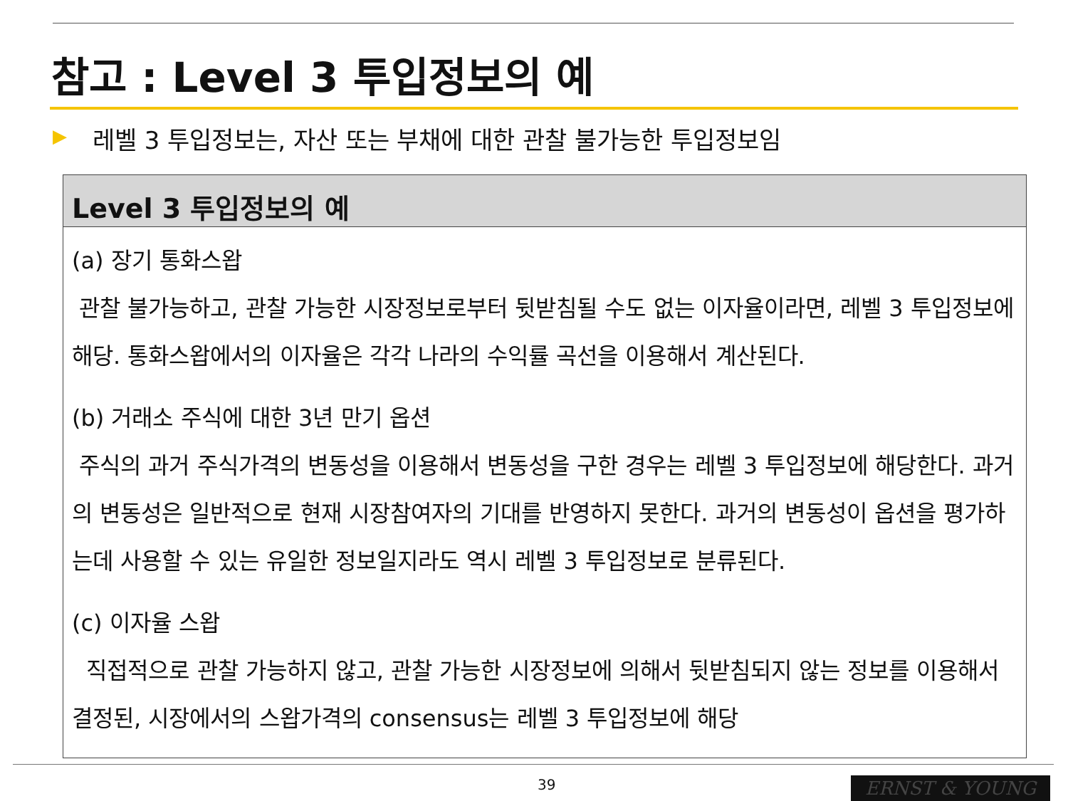참고 : Level 3 투입정보의 예
▶
레벨 3 투입정보는, 자산 또는 부채에 대한 관찰 불가능한 투입정보임
Level 3 투입정보의 예
(a) 장기 통화스왑
관찰 불가능하고, 관찰 가능한 시장정보로부터 뒷받침될 수도 없는 이자율이라면, 레벨 3 투입정보에 해당. 통화스왑에서의 이자율은 각각 나라의 수익률 곡선을 이용해서 계산된다.
(b) 거래소 주식에 대한 3년 만기 옵션
주식의 과거 주식가격의 변동성을 이용해서 변동성을 구한 경우는 레벨 3 투입정보에 해당한다. 과거의 변동성은 일반적으로 현재 시장참여자의 기대를 반영하지 못한다. 과거의 변동성이 옵션을 평가하는데 사용할 수 있는 유일한 정보일지라도 역시 레벨 3 투입정보로 분류된다.
(c) 이자율 스왑
직접적으로 관찰 가능하지 않고, 관찰 가능한 시장정보에 의해서 뒷받침되지 않는 정보를 이용해서 결정된, 시장에서의 스왑가격의 consensus는 레벨 3 투입정보에 해당
39 ERNST & YOUNG